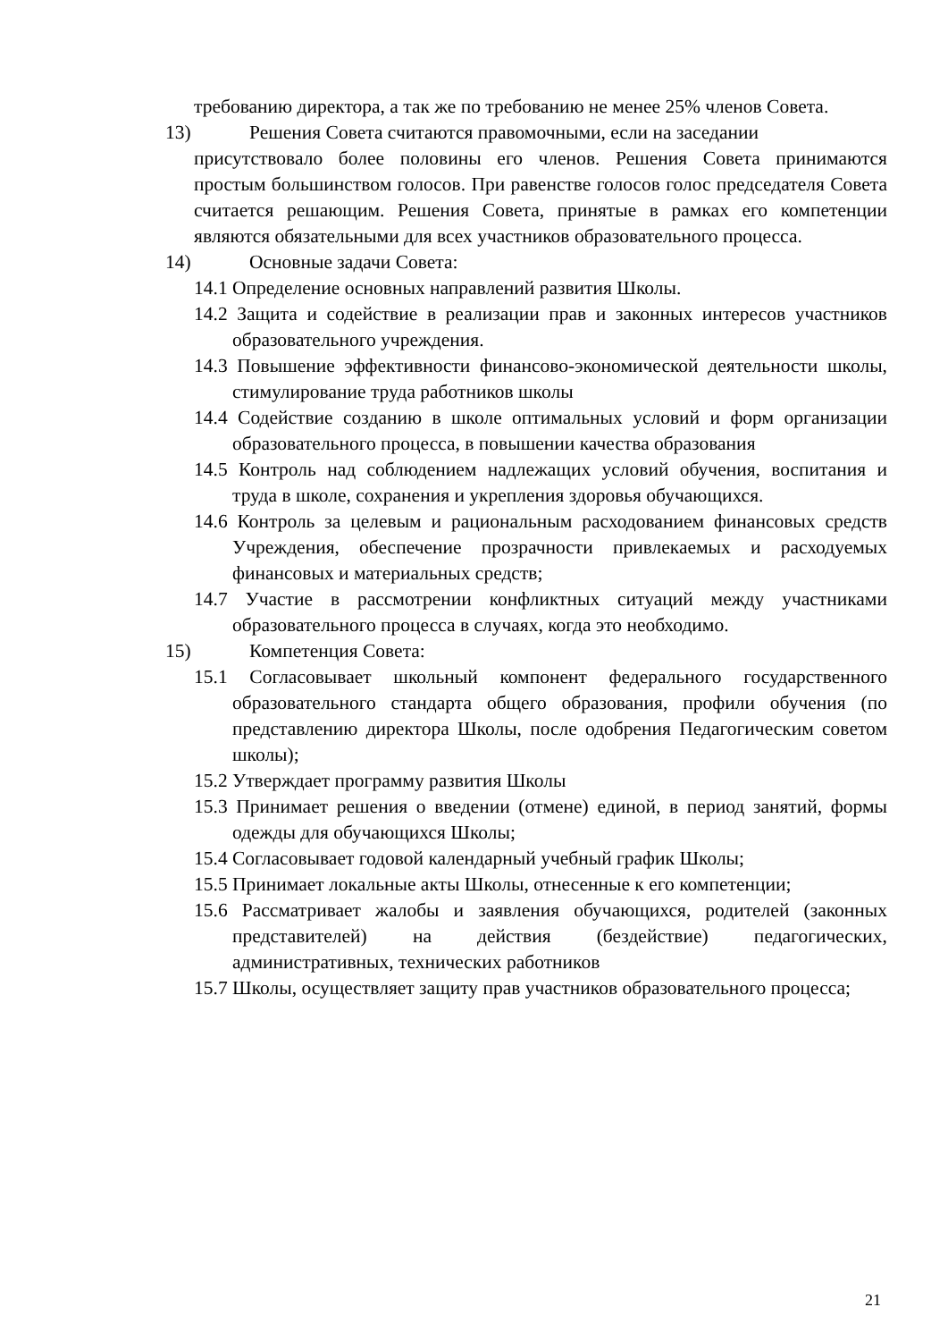требованию директора, а так же по требованию не менее 25% членов Совета.
13) Решения Совета считаются правомочными, если на заседании
присутствовало более половины его членов. Решения Совета принимаются простым большинством голосов. При равенстве голосов голос председателя Совета считается решающим. Решения Совета, принятые в рамках его компетенции являются обязательными для всех участников образовательного процесса.
14) Основные задачи Совета:
14.1 Определение основных направлений развития Школы.
14.2 Защита и содействие в реализации прав и законных интересов участников образовательного учреждения.
14.3 Повышение эффективности финансово-экономической деятельности школы, стимулирование труда работников школы
14.4 Содействие созданию в школе оптимальных условий и форм организации образовательного процесса, в повышении качества образования
14.5 Контроль над соблюдением надлежащих условий обучения, воспитания и труда в школе, сохранения и укрепления здоровья обучающихся.
14.6 Контроль за целевым и рациональным расходованием финансовых средств Учреждения, обеспечение прозрачности привлекаемых и расходуемых финансовых и материальных средств;
14.7 Участие в рассмотрении конфликтных ситуаций между участниками образовательного процесса в случаях, когда это необходимо.
15) Компетенция Совета:
15.1 Согласовывает школьный компонент федерального государственного образовательного стандарта общего образования, профили обучения (по представлению директора Школы, после одобрения Педагогическим советом школы);
15.2 Утверждает программу развития Школы
15.3 Принимает решения о введении (отмене) единой, в период занятий, формы одежды для обучающихся Школы;
15.4 Согласовывает годовой календарный учебный график Школы;
15.5 Принимает локальные акты Школы, отнесенные к его компетенции;
15.6 Рассматривает жалобы и заявления обучающихся, родителей (законных представителей) на действия (бездействие) педагогических, административных, технических работников
15.7 Школы, осуществляет защиту прав участников образовательного процесса;
21